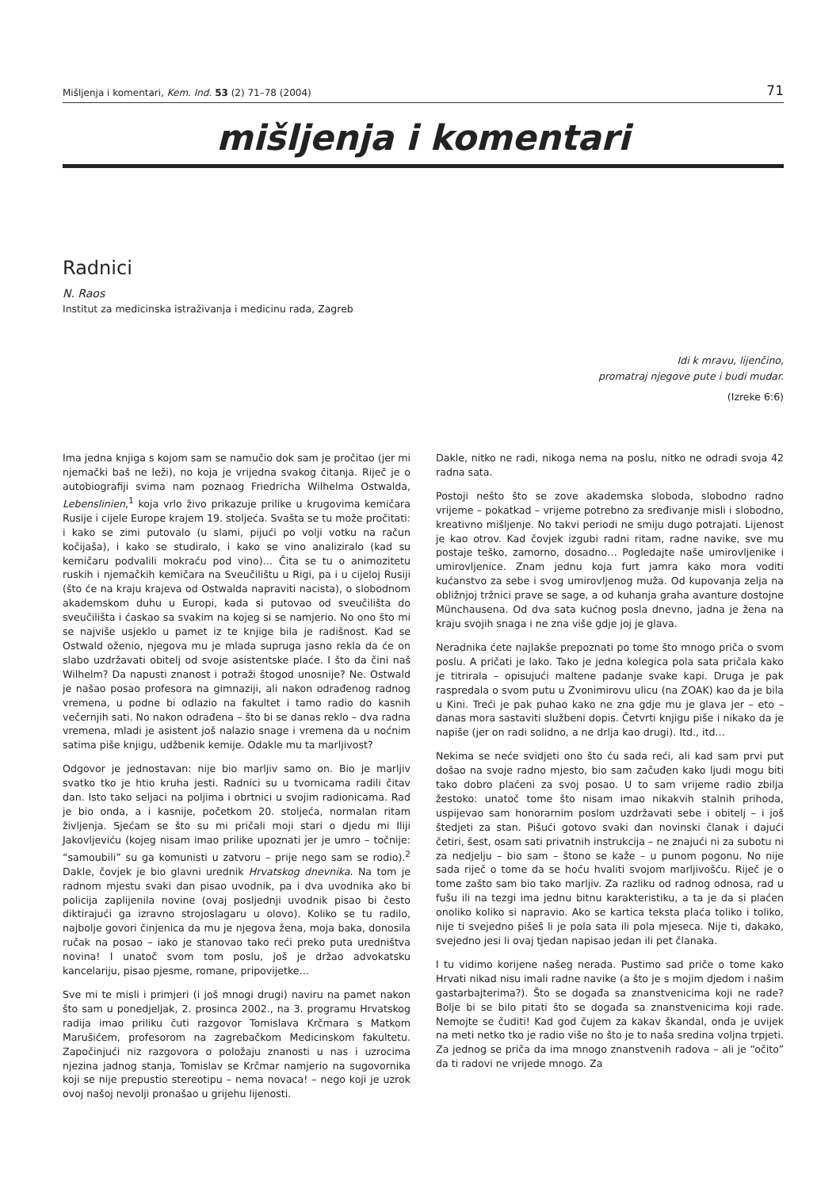Mišljenja i komentari, Kem. Ind. 53 (2) 71–78 (2004) 71
mišljenja i komentari
Radnici
N. Raos
Institut za medicinska istraživanja i medicinu rada, Zagreb
Idi k mravu, lijenčino,
promatraj njegove pute i budi mudar.
(Izreke 6:6)
Ima jedna knjiga s kojom sam se namučio dok sam je pročitao (jer mi njemački baš ne leži), no koja je vrijedna svakog čitanja. Riječ je o autobiografiji svima nam poznaog Friedricha Wilhelma Ostwalda, Lebenslinien,<sup>1</sup> koja vrlo živo prikazuje prilike u krugovima kemičara Rusije i cijele Europe krajem 19. stoljeća. Svašta se tu može pročitati: i kako se zimi putovalo (u slami, pijući po volji votku na račun kočijaša), i kako se studiralo, i kako se vino analiziralo (kad su kemičaru podvalili mokraću pod vino)… Čita se tu o animozitetu ruskih i njemačkih kemičara na Sveučilištu u Rigi, pa i u cijeloj Rusiji (što će na kraju krajeva od Ostwalda napraviti nacista), o slobodnom akademskom duhu u Europi, kada si putovao od sveučilišta do sveučilišta i ćaskao sa svakim na kojeg si se namjerio. No ono što mi se najviše usjeklo u pamet iz te knjige bila je radišnost. Kad se Ostwald oženio, njegova mu je mlada supruga jasno rekla da će on slabo uzdržavati obitelj od svoje asistentske plaće. I što da čini naš Wilhelm? Da napusti znanost i potraži štogod unosnije? Ne. Ostwald je našao posao profesora na gimnaziji, ali nakon odrađenog radnog vremena, u podne bi odlazio na fakultet i tamo radio do kasnih večernjih sati. No nakon odrađena – što bi se danas reklo – dva radna vremena, mladi je asistent još nalazio snage i vremena da u noćnim satima piše knjigu, udžbenik kemije. Odakle mu ta marljivost?
Odgovor je jednostavan: nije bio marljiv samo on. Bio je marljiv svatko tko je htio kruha jesti. Radnici su u tvornicama radili čitav dan. Isto tako seljaci na poljima i obrtnici u svojim radionicama. Rad je bio onda, a i kasnije, početkom 20. stoljeća, normalan ritam življenja. Sjećam se što su mi pričali moji stari o djedu mi Iliji Jakovljeviću (kojeg nisam imao prilike upoznati jer je umro – točnije: “samoubili” su ga komunisti u zatvoru – prije nego sam se rodio).<sup>2</sup> Dakle, čovjek je bio glavni urednik Hrvatskog dnevnika. Na tom je radnom mjestu svaki dan pisao uvodnik, pa i dva uvodnika ako bi policija zaplijenila novine (ovaj posljednji uvodnik pisao bi često diktirajući ga izravno strojoslagaru u olovo). Koliko se tu radilo, najbolje govori činjenica da mu je njegova žena, moja baka, donosila ručak na posao – iako je stanovao tako reći preko puta uredništva novina! I unatoč svom tom poslu, još je držao advokatsku kancelariju, pisao pjesme, romane, pripovijetke…
Sve mi te misli i primjeri (i još mnogi drugi) naviru na pamet nakon što sam u ponedjeljak, 2. prosinca 2002., na 3. programu Hrvatskog radija imao priliku čuti razgovor Tomislava Krčmara s Matkom Marušićem, profesorom na zagrebačkom Medicinskom fakultetu. Započinjući niz razgovora o položaju znanosti u nas i uzrocima njezina jadnog stanja, Tomislav se Krčmar namjerio na sugovornika koji se nije prepustio stereotipu – nema novaca! – nego koji je uzrok ovoj našoj nevolji pronašao u grijehu lijenosti.
Dakle, nitko ne radi, nikoga nema na poslu, nitko ne odradi svoja 42 radna sata.
Postoji nešto što se zove akademska sloboda, slobodno radno vrijeme – pokatkad – vrijeme potrebno za sređivanje misli i slobodno, kreativno mišljenje. No takvi periodi ne smiju dugo potrajati. Lijenost je kao otrov. Kad čovjek izgubi radni ritam, radne navike, sve mu postaje teško, zamorno, dosadno… Pogledajte naše umirovljenike i umirovljenice. Znam jednu koja furt jamra kako mora voditi kućanstvo za sebe i svog umirovljenog muža. Od kupovanja zelja na obližnjoj tržnici prave se sage, a od kuhanja graha avanture dostojne Münchausena. Od dva sata kućnog posla dnevno, jadna je žena na kraju svojih snaga i ne zna više gdje joj je glava.
Neradnika ćete najlakše prepoznati po tome što mnogo priča o svom poslu. A pričati je lako. Tako je jedna kolegica pola sata pričala kako je titrirala – opisujući maltene padanje svake kapi. Druga je pak raspredala o svom putu u Zvonimirovu ulicu (na ZOAK) kao da je bila u Kini. Treći je pak puhao kako ne zna gdje mu je glava jer – eto – danas mora sastaviti službeni dopis. Četvrti knjigu piše i nikako da je napiše (jer on radi solidno, a ne drlja kao drugi). Itd., itd…
Nekima se neće svidjeti ono što ću sada reći, ali kad sam prvi put došao na svoje radno mjesto, bio sam začuđen kako ljudi mogu biti tako dobro plaćeni za svoj posao. U to sam vrijeme radio zbilja žestoko: unatoč tome što nisam imao nikakvih stalnih prihoda, uspijevao sam honorarnim poslom uzdržavati sebe i obitelj – i još štedjeti za stan. Pišući gotovo svaki dan novinski članak i dajući četiri, šest, osam sati privatnih instrukcija – ne znajući ni za subotu ni za nedjelju – bio sam – štono se kaže – u punom pogonu. No nije sada riječ o tome da se hoću hvaliti svojom marljivošću. Riječ je o tome zašto sam bio tako marljiv. Za razliku od radnog odnosa, rad u fušu ili na tezgi ima jednu bitnu karakteristiku, a ta je da si plaćen onoliko koliko si napravio. Ako se kartica teksta plaća toliko i toliko, nije ti svejedno pišeš li je pola sata ili pola mjeseca. Nije ti, dakako, svejedno jesi li ovaj tjedan napisao jedan ili pet članaka.
I tu vidimo korijene našeg nerada. Pustimo sad priče o tome kako Hrvati nikad nisu imali radne navike (a što je s mojim djedom i našim gastarbajterima?). Što se događa sa znanstvenicima koji ne rade? Bolje bi se bilo pitati što se događa sa znanstvenicima koji rade. Nemojte se čuditi! Kad god čujem za kakav škandal, onda je uvijek na meti netko tko je radio više no što je to naša sredina voljna trpjeti. Za jednog se priča da ima mnogo znanstvenih radova – ali je “očito” da ti radovi ne vrijede mnogo. Za